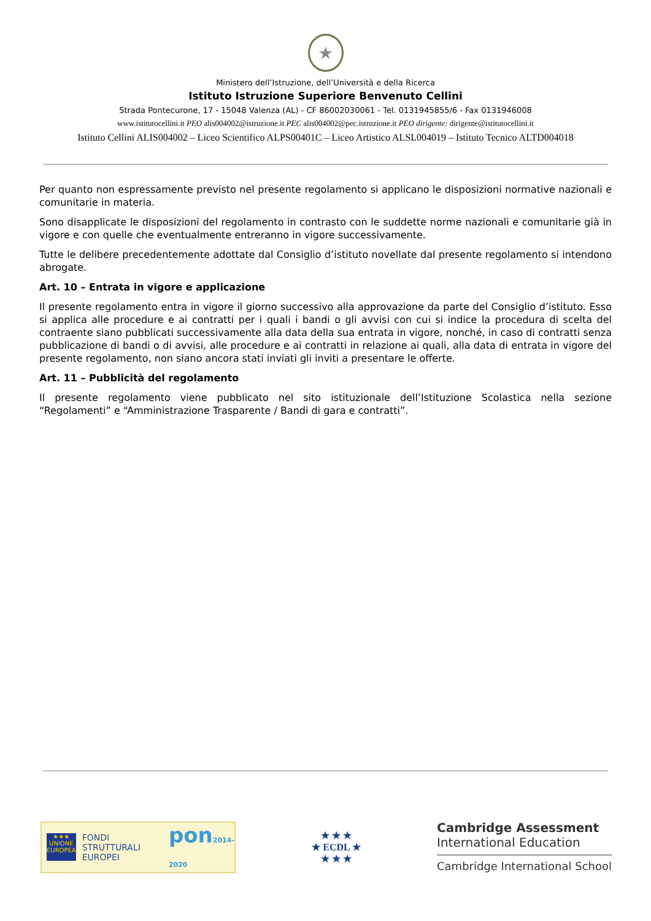★
Ministero dell’Istruzione, dell’Università e della Ricerca
Istituto Istruzione Superiore Benvenuto Cellini
Strada Pontecurone, 17 - 15048 Valenza (AL) - CF 86002030061 - Tel. 0131945855/6 - Fax 0131946008
www.istitutocellini.it PEO alis004002@istruzione.it PEC alis004002@pec.istruzione.it PEO dirigente: dirigente@istitutocellini.it
Istituto Cellini ALIS004002 – Liceo Scientifico ALPS00401C – Liceo Artistico ALSL004019 – Istituto Tecnico ALTD004018
Per quanto non espressamente previsto nel presente regolamento si applicano le disposizioni normative nazionali e comunitarie in materia.
Sono disapplicate le disposizioni del regolamento in contrasto con le suddette norme nazionali e comunitarie già in vigore e con quelle che eventualmente entreranno in vigore successivamente.
Tutte le delibere precedentemente adottate dal Consiglio d’istituto novellate dal presente regolamento si intendono abrogate.
Art. 10 – Entrata in vigore e applicazione
Il presente regolamento entra in vigore il giorno successivo alla approvazione da parte del Consiglio d’istituto. Esso si applica alle procedure e ai contratti per i quali i bandi o gli avvisi con cui si indice la procedura di scelta del contraente siano pubblicati successivamente alla data della sua entrata in vigore, nonché, in caso di contratti senza pubblicazione di bandi o di avvisi, alle procedure e ai contratti in relazione ai quali, alla data di entrata in vigore del presente regolamento, non siano ancora stati inviati gli inviti a presentare le offerte.
Art. 11 – Pubblicità del regolamento
Il presente regolamento viene pubblicato nel sito istituzionale dell’Istituzione Scolastica nella sezione “Regolamenti” e “Amministrazione Trasparente / Bandi di gara e contratti”.
★★★
UNIONE EUROPEA
FONDI STRUTTURALI EUROPEI
pon2014-2020
★ ★ ★
★ ECDL ★
★ ★ ★
Cambridge Assessment
International Education
Cambridge International School